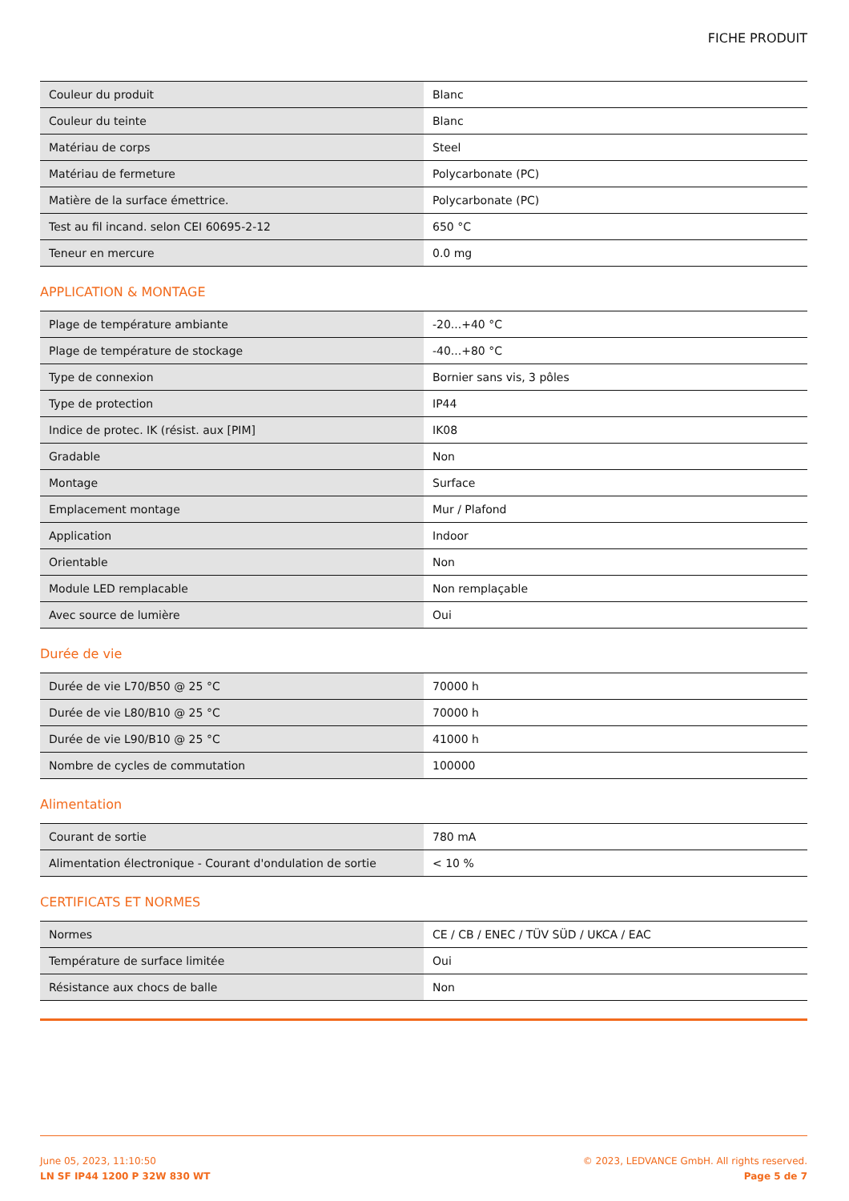FICHE PRODUIT
| Couleur du produit | Blanc |
| Couleur du teinte | Blanc |
| Matériau de corps | Steel |
| Matériau de fermeture | Polycarbonate (PC) |
| Matière de la surface émettrice. | Polycarbonate (PC) |
| Test au fil incand. selon CEI 60695-2-12 | 650 °C |
| Teneur en mercure | 0.0 mg |
APPLICATION & MONTAGE
| Plage de température ambiante | -20...+40 °C |
| Plage de température de stockage | -40...+80 °C |
| Type de connexion | Bornier sans vis, 3 pôles |
| Type de protection | IP44 |
| Indice de protec. IK (résist. aux [PIM] | IK08 |
| Gradable | Non |
| Montage | Surface |
| Emplacement montage | Mur / Plafond |
| Application | Indoor |
| Orientable | Non |
| Module LED remplacable | Non remplaçable |
| Avec source de lumière | Oui |
Durée de vie
| Durée de vie L70/B50 @ 25 °C | 70000 h |
| Durée de vie L80/B10 @ 25 °C | 70000 h |
| Durée de vie L90/B10 @ 25 °C | 41000 h |
| Nombre de cycles de commutation | 100000 |
Alimentation
| Courant de sortie | 780 mA |
| Alimentation électronique - Courant d'ondulation de sortie | < 10 % |
CERTIFICATS ET NORMES
| Normes | CE / CB / ENEC / TÜV SÜD / UKCA / EAC |
| Température de surface limitée | Oui |
| Résistance aux chocs de balle | Non |
June 05, 2023, 11:10:50
LN SF IP44 1200 P 32W 830 WT
© 2023, LEDVANCE GmbH. All rights reserved.
Page 5 de 7